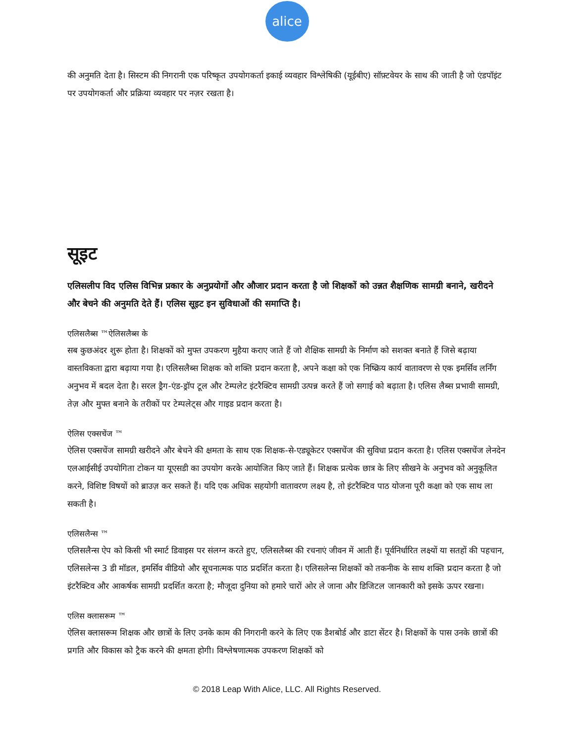alice
की अनुमति देता है। सिस्टम की निगरानी एक परिष्कृत उपयोगकर्ता इकाई व्यवहार विश्लेषिकी (यूईबीए) सॉफ़्टवेयर के साथ की जाती है जो एंडपॉइंट पर उपयोगकर्ता और प्रक्रिया व्यवहार पर नज़र रखता है।
सूइट
एलिसलीप विद एलिस विभिन्न प्रकार के अनुप्रयोगों और औजार प्रदान करता है जो शिक्षकों को उन्नत शैक्षणिक सामग्री बनाने, खरीदने और बेचने की अनुमति देते हैं। एलिस सूइट इन सुविधाओं की समाप्ति है।
एलिसलैब्स ™ऐलिसलैब्स के
सब कुछअंदर शुरू होता है। शिक्षकों को मुफ्त उपकरण मुहैया कराए जाते हैं जो शैक्षिक सामग्री के निर्माण को सशक्त बनाते हैं जिसे बढ़ाया वास्तविकता द्वारा बढ़ाया गया है। एलिसलैब्स शिक्षक को शक्ति प्रदान करता है, अपने कक्षा को एक निष्क्रिय कार्य वातावरण से एक इमर्सिव लर्निंग अनुभव में बदल देता है। सरल ड्रैग-एंड-ड्रॉप टूल और टेम्पलेट इंटरैक्टिव सामग्री उत्पन्न करते हैं जो सगाई को बढ़ाता है। एलिस लैब्स प्रभावी सामग्री, तेज़ और मुफ्त बनाने के तरीकों पर टेम्पलेट्स और गाइड प्रदान करता है।
ऐलिस एक्सचेंज ™
ऐलिस एक्सचेंज सामग्री खरीदने और बेचने की क्षमता के साथ एक शिक्षक-से-एड्यूकेटर एक्सचेंज की सुविधा प्रदान करता है। एलिस एक्सचेंज लेनदेन एलआईसीई उपयोगिता टोकन या यूएसडी का उपयोग करके आयोजित किए जाते हैं। शिक्षक प्रत्येक छात्र के लिए सीखने के अनुभव को अनुकूलित करने, विशिष्ट विषयों को ब्राउज़ कर सकते हैं। यदि एक अधिक सहयोगी वातावरण लक्ष्य है, तो इंटरैक्टिव पाठ योजना पूरी कक्षा को एक साथ ला सकती है।
एलिसलैन्स ™
एलिसलैन्स ऐप को किसी भी स्मार्ट डिवाइस पर संलग्न करते हुए, एलिसलैब्स की रचनाएं जीवन में आती हैं। पूर्वनिर्धारित लक्ष्यों या सतहों की पहचान, एलिसलेन्स 3 डी मॉडल, इमर्सिव वीडियो और सूचनात्मक पाठ प्रदर्शित करता है। एलिसलेन्स शिक्षकों को तकनीक के साथ शक्ति प्रदान करता है जो इंटरैक्टिव और आकर्षक सामग्री प्रदर्शित करता है; मौजूदा दुनिया को हमारे चारों ओर ले जाना और डिजिटल जानकारी को इसके ऊपर रखना।
एलिस क्लासरूम ™
ऐलिस क्लासरूम शिक्षक और छात्रों के लिए उनके काम की निगरानी करने के लिए एक डैशबोर्ड और डाटा सेंटर है। शिक्षकों के पास उनके छात्रों की प्रगति और विकास को ट्रैक करने की क्षमता होगी। विश्लेषणात्मक उपकरण शिक्षकों को
© 2018 Leap With Alice, LLC. All Rights Reserved.